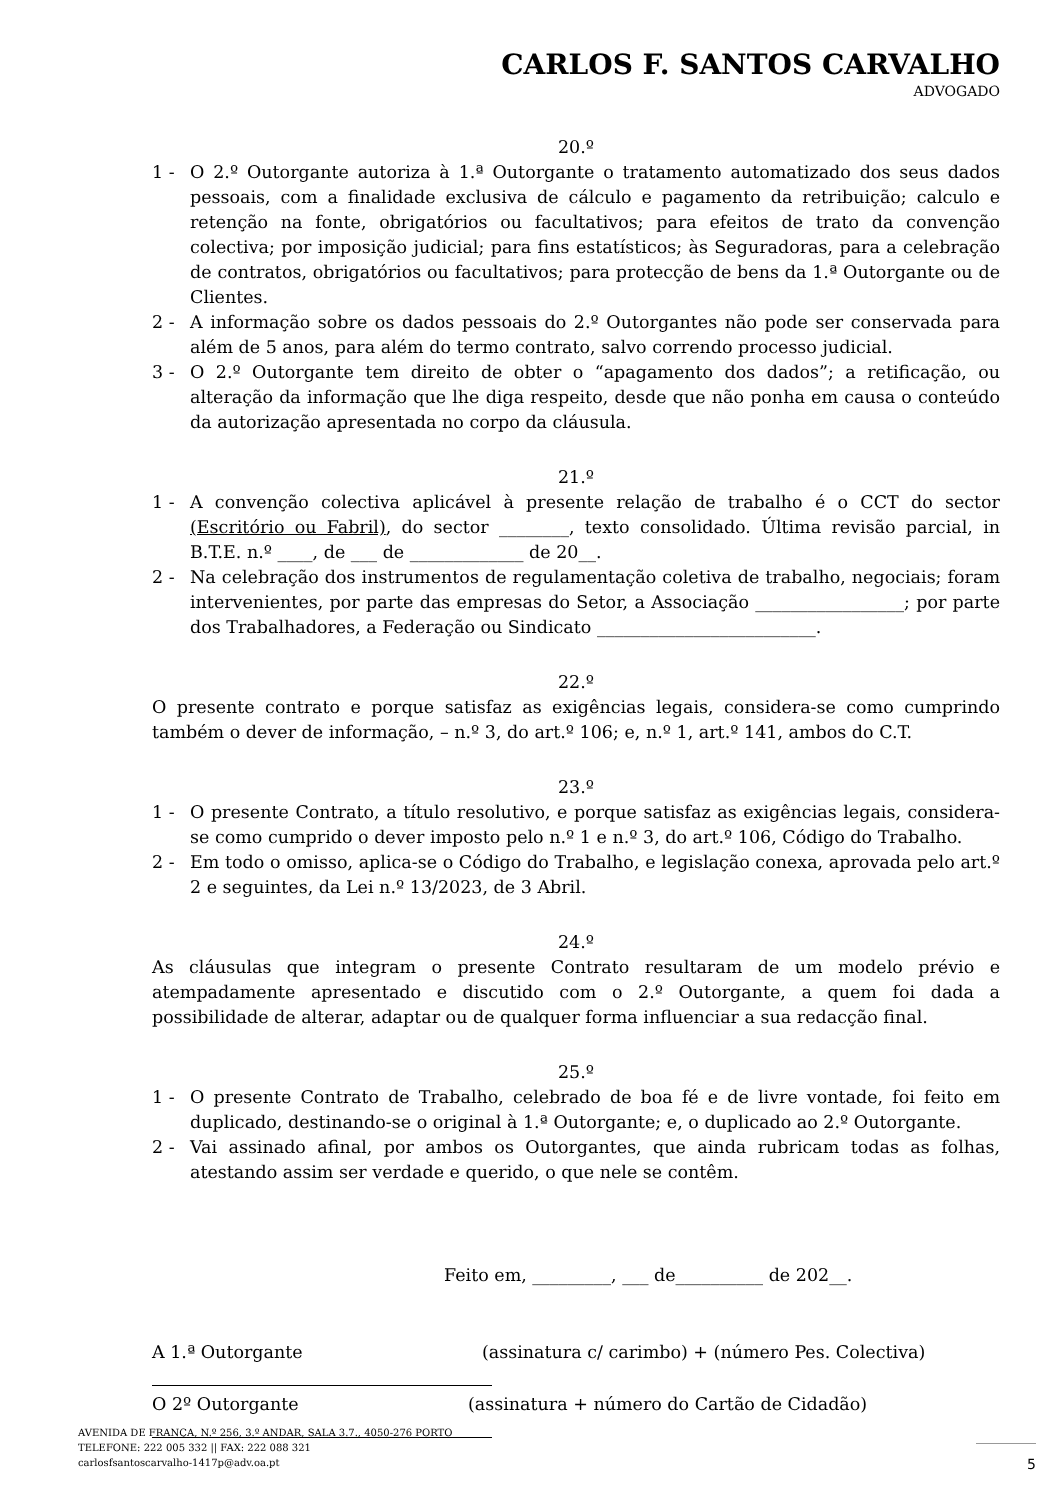CARLOS F. SANTOS CARVALHO
ADVOGADO
20.º
1 - O 2.º Outorgante autoriza à 1.ª Outorgante o tratamento automatizado dos seus dados pessoais, com a finalidade exclusiva de cálculo e pagamento da retribuição; calculo e retenção na fonte, obrigatórios ou facultativos; para efeitos de trato da convenção colectiva; por imposição judicial; para fins estatísticos; às Seguradoras, para a celebração de contratos, obrigatórios ou facultativos; para protecção de bens da 1.ª Outorgante ou de Clientes.
2 - A informação sobre os dados pessoais do 2.º Outorgantes não pode ser conservada para além de 5 anos, para além do termo contrato, salvo correndo processo judicial.
3 - O 2.º Outorgante tem direito de obter o “apagamento dos dados”; a retificação, ou alteração da informação que lhe diga respeito, desde que não ponha em causa o conteúdo da autorização apresentada no corpo da cláusula.
21.º
1 - A convenção colectiva aplicável à presente relação de trabalho é o CCT do sector (Escritório ou Fabril), do sector ________, texto consolidado. Última revisão parcial, in B.T.E. n.º ____, de ___ de _____________ de 20__.
2 - Na celebração dos instrumentos de regulamentação coletiva de trabalho, negociais; foram intervenientes, por parte das empresas do Setor, a Associação _________________; por parte dos Trabalhadores, a Federação ou Sindicato _________________________.
22.º
O presente contrato e porque satisfaz as exigências legais, considera-se como cumprindo também o dever de informação, – n.º 3, do art.º 106; e, n.º 1, art.º 141, ambos do C.T.
23.º
1 - O presente Contrato, a título resolutivo, e porque satisfaz as exigências legais, considera-se como cumprido o dever imposto pelo n.º 1 e n.º 3, do art.º 106, Código do Trabalho.
2 - Em todo o omisso, aplica-se o Código do Trabalho, e legislação conexa, aprovada pelo art.º 2 e seguintes, da Lei n.º 13/2023, de 3 Abril.
24.º
As cláusulas que integram o presente Contrato resultaram de um modelo prévio e atempadamente apresentado e discutido com o 2.º Outorgante, a quem foi dada a possibilidade de alterar, adaptar ou de qualquer forma influenciar a sua redacção final.
25.º
1 - O presente Contrato de Trabalho, celebrado de boa fé e de livre vontade, foi feito em duplicado, destinando-se o original à 1.ª Outorgante; e, o duplicado ao 2.º Outorgante.
2 - Vai assinado afinal, por ambos os Outorgantes, que ainda rubricam todas as folhas, atestando assim ser verdade e querido, o que nele se contêm.
Feito em, _________, ___ de__________ de 202__.
A 1.ª Outorgante (assinatura c/ carimbo) + (número Pes. Colectiva)
O 2º Outorgante (assinatura + número do Cartão de Cidadão)
AVENIDA DE FRANÇA, N.º 256, 3.º ANDAR, SALA 3.7., 4050-276 PORTO
TELEFONE: 222 005 332 || FAX: 222 088 321
carlosfsantoscarvalho-1417p@adv.oa.pt
5